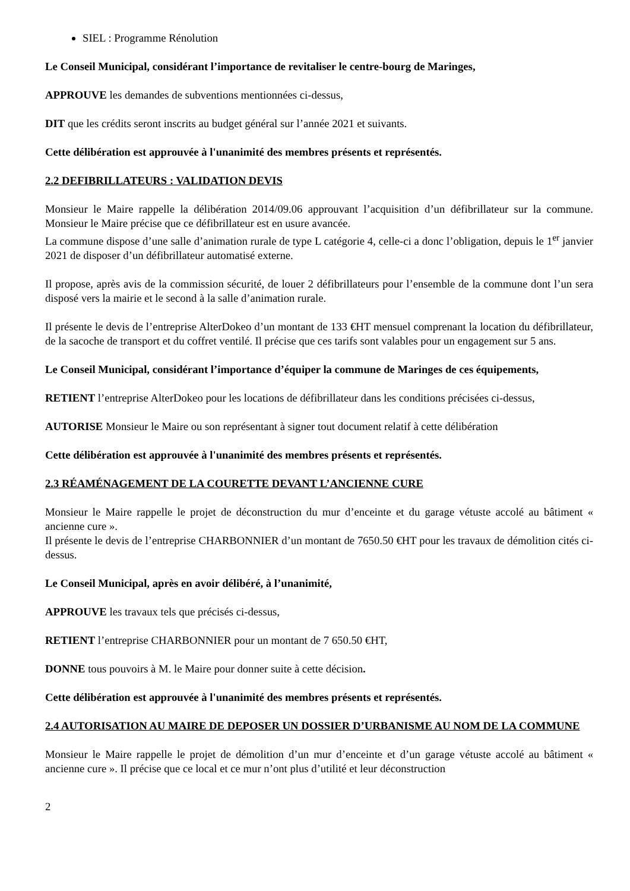SIEL : Programme Rénolution
Le Conseil Municipal, considérant l’importance de revitaliser le centre-bourg de Maringes,
APPROUVE les demandes de subventions mentionnées ci-dessus,
DIT que les crédits seront inscrits au budget général sur l’année 2021 et suivants.
Cette délibération est approuvée à l'unanimité des membres présents et représentés.
2.2 DEFIBRILLATEURS : VALIDATION DEVIS
Monsieur le Maire rappelle la délibération 2014/09.06 approuvant l’acquisition d’un défibrillateur sur la commune. Monsieur le Maire précise que ce défibrillateur est en usure avancée.
La commune dispose d’une salle d’animation rurale de type L catégorie 4, celle-ci a donc l’obligation, depuis le 1<sup>er</sup> janvier 2021 de disposer d’un défibrillateur automatisé externe.
Il propose, après avis de la commission sécurité, de louer 2 défibrillateurs pour l’ensemble de la commune dont l’un sera disposé vers la mairie et le second à la salle d’animation rurale.
Il présente le devis de l’entreprise AlterDokeo d’un montant de 133 €HT mensuel comprenant la location du défibrillateur, de la sacoche de transport et du coffret ventilé. Il précise que ces tarifs sont valables pour un engagement sur 5 ans.
Le Conseil Municipal, considérant l’importance d’équiper la commune de Maringes de ces équipements,
RETIENT l’entreprise AlterDokeo pour les locations de défibrillateur dans les conditions précisées ci-dessus,
AUTORISE Monsieur le Maire ou son représentant à signer tout document relatif à cette délibération
Cette délibération est approuvée à l'unanimité des membres présents et représentés.
2.3 RÉAMÉNAGEMENT DE LA COURETTE DEVANT L’ANCIENNE CURE
Monsieur le Maire rappelle le projet de déconstruction du mur d’enceinte et du garage vétuste accolé au bâtiment « ancienne cure ».
Il présente le devis de l’entreprise CHARBONNIER d’un montant de 7650.50 €HT pour les travaux de démolition cités ci-dessus.
Le Conseil Municipal, après en avoir délibéré, à l’unanimité,
APPROUVE les travaux tels que précisés ci-dessus,
RETIENT l’entreprise CHARBONNIER pour un montant de 7 650.50 €HT,
DONNE tous pouvoirs à M. le Maire pour donner suite à cette décision.
Cette délibération est approuvée à l'unanimité des membres présents et représentés.
2.4 AUTORISATION AU MAIRE DE DEPOSER UN DOSSIER D’URBANISME AU NOM DE LA COMMUNE
Monsieur le Maire rappelle le projet de démolition d’un mur d’enceinte et d’un garage vétuste accolé au bâtiment « ancienne cure ». Il précise que ce local et ce mur n’ont plus d’utilité et leur déconstruction
2